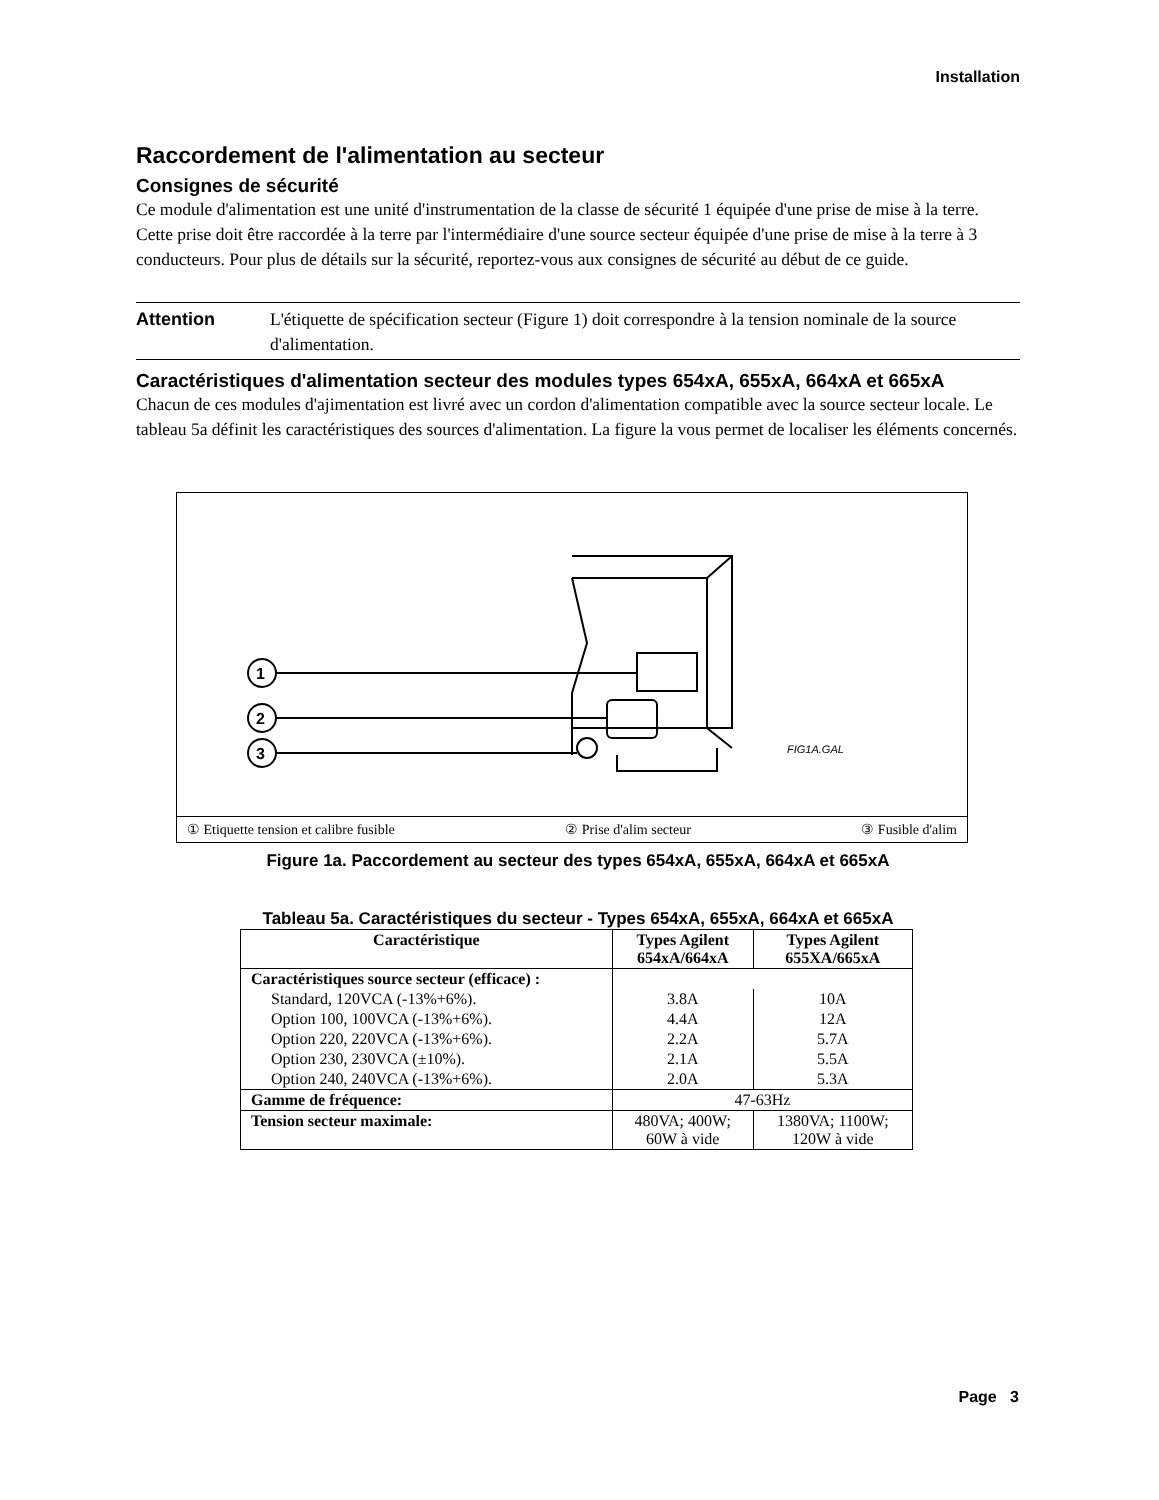Installation
Raccordement de l'alimentation au secteur
Consignes de sécurité
Ce module d'alimentation est une unité d'instrumentation de la classe de sécurité 1 équipée d'une prise de mise à la terre. Cette prise doit être raccordée à la terre par l'intermédiaire d'une source secteur équipée d'une prise de mise à la terre à 3 conducteurs. Pour plus de détails sur la sécurité, reportez-vous aux consignes de sécurité au début de ce guide.
Attention L'étiquette de spécification secteur (Figure 1) doit correspondre à la tension nominale de la source d'alimentation.
Caractéristiques d'alimentation secteur des modules types 654xA, 655xA, 664xA et 665xA
Chacun de ces modules d'ajimentation est livré avec un cordon d'alimentation compatible avec la source secteur locale. Le tableau 5a définit les caractéristiques des sources d'alimentation. La figure la vous permet de localiser les éléments concernés.
1
2
3
FIG1A.GAL
① Etiquette tension et calibre fusible ② Prise d'alim secteur ③ Fusible d'alim
Figure 1a. Paccordement au secteur des types 654xA, 655xA, 664xA et 665xA
Tableau 5a. Caractéristiques du secteur - Types 654xA, 655xA, 664xA et 665xA
| Caractéristique | Types Agilent 654xA/664xA | Types Agilent 655XA/665xA |
| --- | --- | --- |
| Caractéristiques source secteur (efficace) : | | |
| Standard, 120VCA (-13%+6%). | 3.8A | 10A |
| Option 100, 100VCA (-13%+6%). | 4.4A | 12A |
| Option 220, 220VCA (-13%+6%). | 2.2A | 5.7A |
| Option 230, 230VCA (±10%). | 2.1A | 5.5A |
| Option 240, 240VCA (-13%+6%). | 2.0A | 5.3A |
| Gamme de fréquence: | 47-63Hz | |
| Tension secteur maximale: | 480VA; 400W; 60W à vide | 1380VA; 1100W; 120W à vide |
Page 3